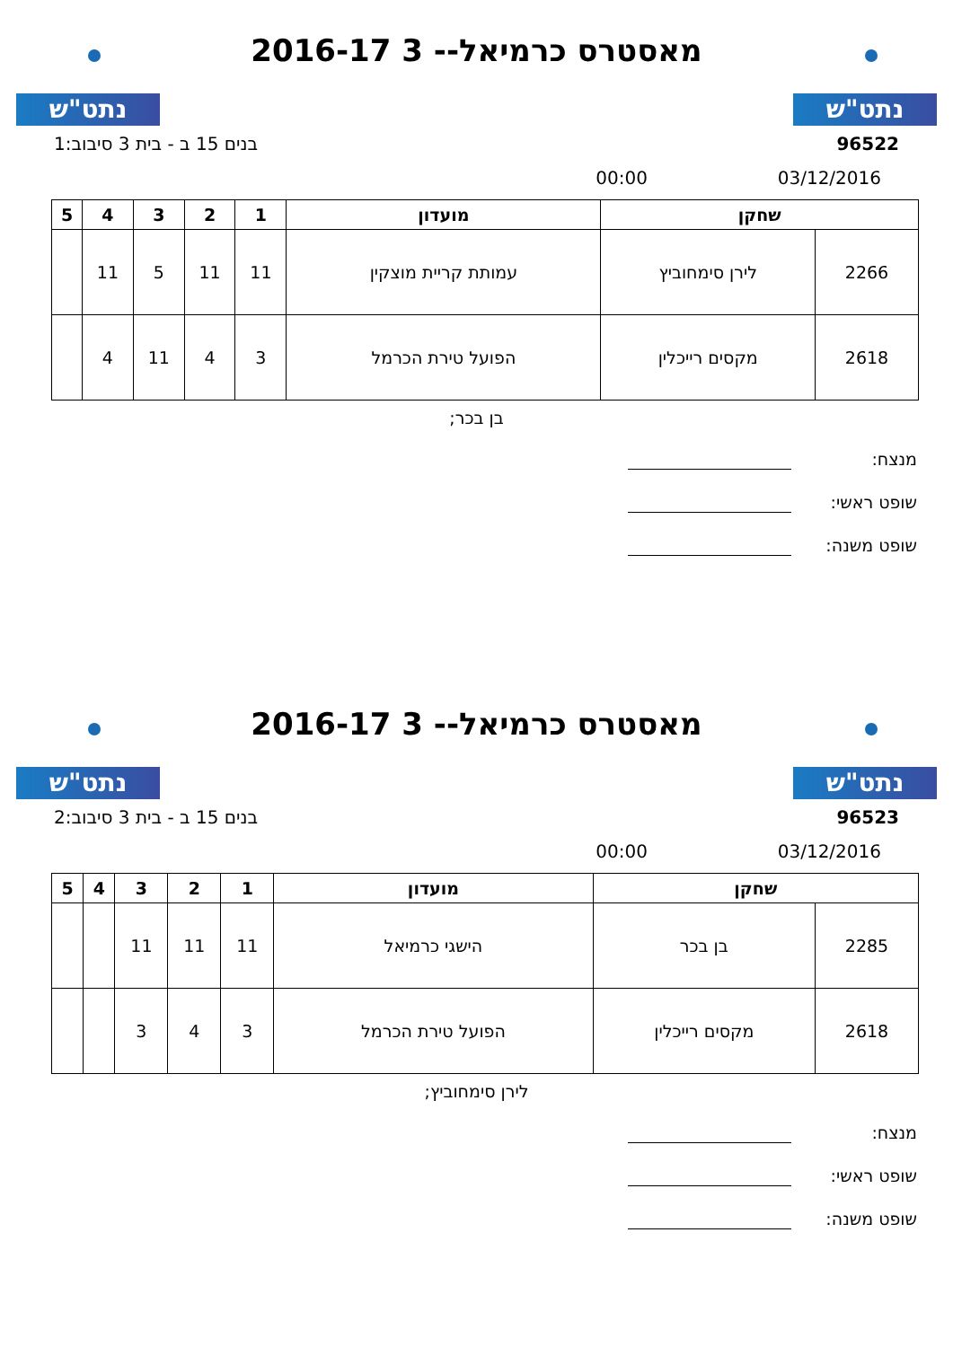נתט"ש
מאסטרס כרמיאל-- 3 2016-17
נתט"ש
96522 בנים 15 ב - בית 3 סיבוב:1
03/12/2016 00:00
| שחקן | | מועדון | 1 | 2 | 3 | 4 | 5 |
| --- | --- | --- | --- | --- | --- | --- | --- |
| 2266 | לירן סימחוביץ | עמותת קריית מוצקין | 11 | 11 | 5 | 11 | |
| 2618 | מקסים רייכלין | הפועל טירת הכרמל | 3 | 4 | 11 | 4 | |
בן בכר;
מנצח:
שופט ראשי:
שופט משנה:
נתט"ש
מאסטרס כרמיאל-- 3 2016-17
נתט"ש
96523 בנים 15 ב - בית 3 סיבוב:2
03/12/2016 00:00
| שחקן | | מועדון | 1 | 2 | 3 | 4 | 5 |
| --- | --- | --- | --- | --- | --- | --- | --- |
| 2285 | בן בכר | הישגי כרמיאל | 11 | 11 | 11 | | |
| 2618 | מקסים רייכלין | הפועל טירת הכרמל | 3 | 4 | 3 | | |
לירן סימחוביץ;
מנצח:
שופט ראשי:
שופט משנה: